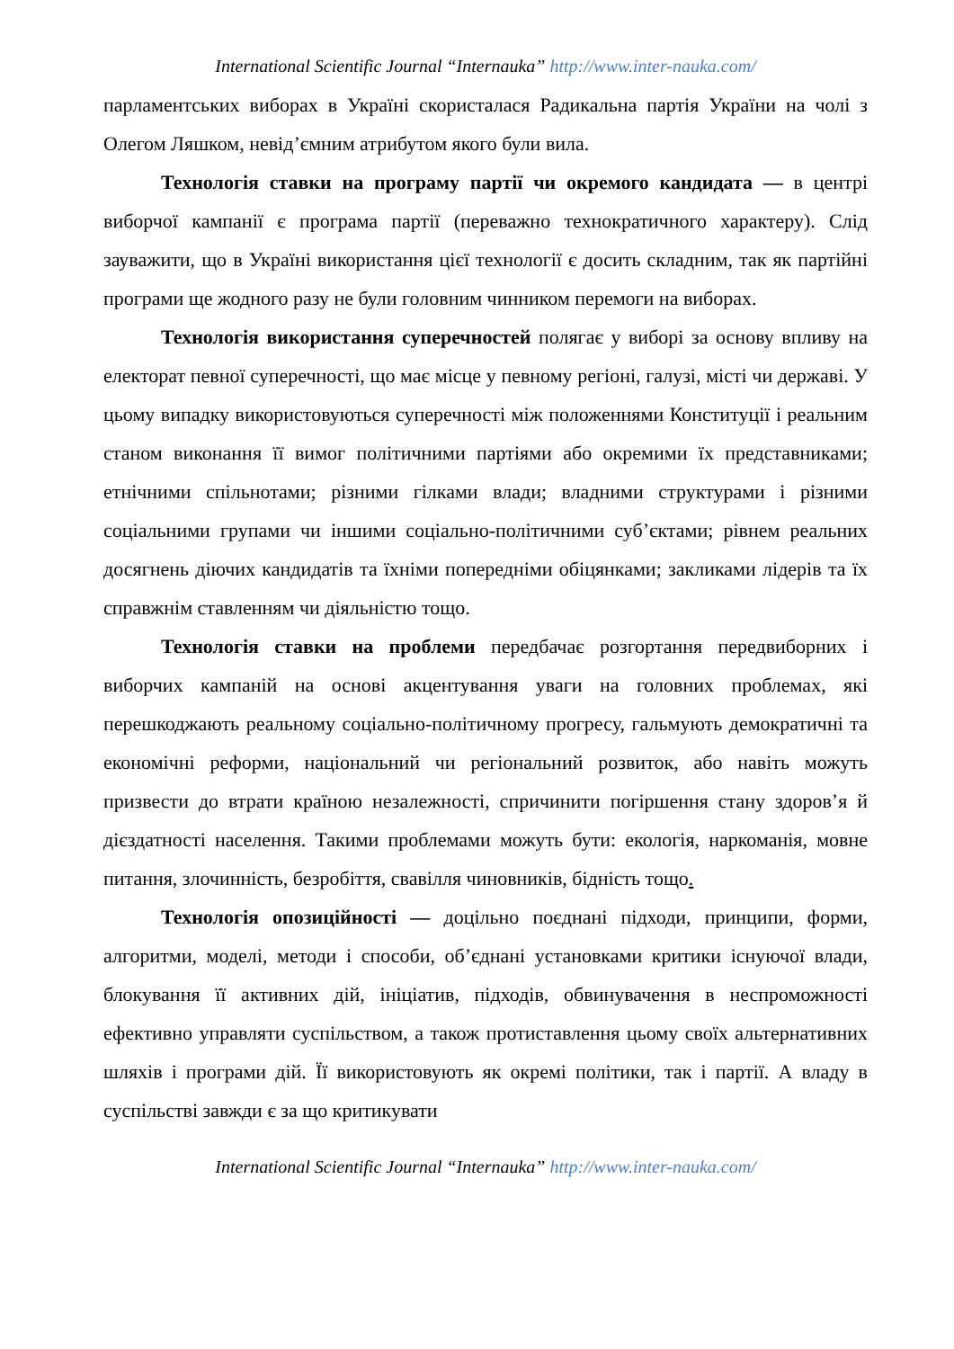International Scientific Journal “Internauka” http://www.inter-nauka.com/
парламентських виборах в Україні скористалася Радикальна партія України на чолі з Олегом Ляшком, невід’ємним атрибутом якого були вила.
Технологія ставки на програму партії чи окремого кандидата — в центрі виборчої кампанії є програма партії (переважно технократичного характеру). Слід зауважити, що в Україні використання цієї технології є досить складним, так як партійні програми ще жодного разу не були головним чинником перемоги на виборах.
Технологія використання суперечностей полягає у виборі за основу впливу на електорат певної суперечності, що має місце у певному регіоні, галузі, місті чи державі. У цьому випадку використовуються суперечності між положеннями Конституції і реальним станом виконання її вимог політичними партіями або окремими їх представниками; етнічними спільнотами; різними гілками влади; владними структурами і різними соціальними групами чи іншими соціально-політичними суб’єктами; рівнем реальних досягнень діючих кандидатів та їхніми попередніми обіцянками; закликами лідерів та їх справжнім ставленням чи діяльністю тощо.
Технологія ставки на проблеми передбачає розгортання передвиборних і виборчих кампаній на основі акцентування уваги на головних проблемах, які перешкоджають реальному соціально-політичному прогресу, гальмують демократичні та економічні реформи, національний чи регіональний розвиток, або навіть можуть призвести до втрати країною незалежності, спричинити погіршення стану здоров’я й дієздатності населення. Такими проблемами можуть бути: екологія, наркоманія, мовне питання, злочинність, безробіття, свавілля чиновників, бідність тощо.
Технологія опозиційності — доцільно поєднані підходи, принципи, форми, алгоритми, моделі, методи і способи, об’єднані установками критики існуючої влади, блокування її активних дій, ініціатив, підходів, обвинувачення в неспроможності ефективно управляти суспільством, а також протиставлення цьому своїх альтернативних шляхів і програми дій. Її використовують як окремі політики, так і партії. А владу в суспільстві завжди є за що критикувати
International Scientific Journal “Internauka” http://www.inter-nauka.com/